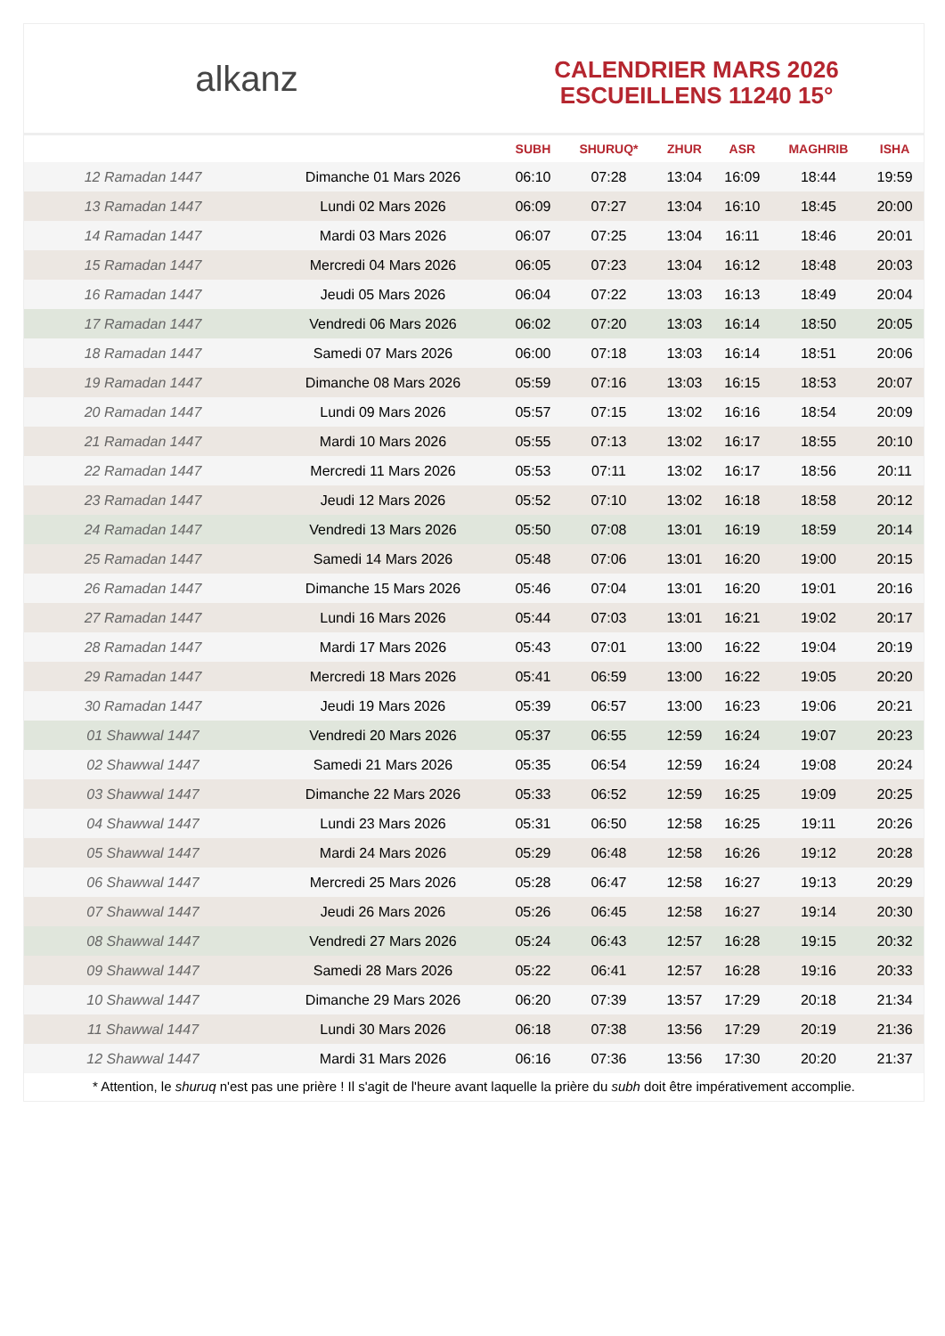alkanz
CALENDRIER MARS 2026
ESCUEILLENS 11240 15°
| | | SUBH | SHURUQ* | ZHUR | ASR | MAGHRIB | ISHA |
| --- | --- | --- | --- | --- | --- | --- | --- |
| 12 Ramadan 1447 | Dimanche 01 Mars 2026 | 06:10 | 07:28 | 13:04 | 16:09 | 18:44 | 19:59 |
| 13 Ramadan 1447 | Lundi 02 Mars 2026 | 06:09 | 07:27 | 13:04 | 16:10 | 18:45 | 20:00 |
| 14 Ramadan 1447 | Mardi 03 Mars 2026 | 06:07 | 07:25 | 13:04 | 16:11 | 18:46 | 20:01 |
| 15 Ramadan 1447 | Mercredi 04 Mars 2026 | 06:05 | 07:23 | 13:04 | 16:12 | 18:48 | 20:03 |
| 16 Ramadan 1447 | Jeudi 05 Mars 2026 | 06:04 | 07:22 | 13:03 | 16:13 | 18:49 | 20:04 |
| 17 Ramadan 1447 | Vendredi 06 Mars 2026 | 06:02 | 07:20 | 13:03 | 16:14 | 18:50 | 20:05 |
| 18 Ramadan 1447 | Samedi 07 Mars 2026 | 06:00 | 07:18 | 13:03 | 16:14 | 18:51 | 20:06 |
| 19 Ramadan 1447 | Dimanche 08 Mars 2026 | 05:59 | 07:16 | 13:03 | 16:15 | 18:53 | 20:07 |
| 20 Ramadan 1447 | Lundi 09 Mars 2026 | 05:57 | 07:15 | 13:02 | 16:16 | 18:54 | 20:09 |
| 21 Ramadan 1447 | Mardi 10 Mars 2026 | 05:55 | 07:13 | 13:02 | 16:17 | 18:55 | 20:10 |
| 22 Ramadan 1447 | Mercredi 11 Mars 2026 | 05:53 | 07:11 | 13:02 | 16:17 | 18:56 | 20:11 |
| 23 Ramadan 1447 | Jeudi 12 Mars 2026 | 05:52 | 07:10 | 13:02 | 16:18 | 18:58 | 20:12 |
| 24 Ramadan 1447 | Vendredi 13 Mars 2026 | 05:50 | 07:08 | 13:01 | 16:19 | 18:59 | 20:14 |
| 25 Ramadan 1447 | Samedi 14 Mars 2026 | 05:48 | 07:06 | 13:01 | 16:20 | 19:00 | 20:15 |
| 26 Ramadan 1447 | Dimanche 15 Mars 2026 | 05:46 | 07:04 | 13:01 | 16:20 | 19:01 | 20:16 |
| 27 Ramadan 1447 | Lundi 16 Mars 2026 | 05:44 | 07:03 | 13:01 | 16:21 | 19:02 | 20:17 |
| 28 Ramadan 1447 | Mardi 17 Mars 2026 | 05:43 | 07:01 | 13:00 | 16:22 | 19:04 | 20:19 |
| 29 Ramadan 1447 | Mercredi 18 Mars 2026 | 05:41 | 06:59 | 13:00 | 16:22 | 19:05 | 20:20 |
| 30 Ramadan 1447 | Jeudi 19 Mars 2026 | 05:39 | 06:57 | 13:00 | 16:23 | 19:06 | 20:21 |
| 01 Shawwal 1447 | Vendredi 20 Mars 2026 | 05:37 | 06:55 | 12:59 | 16:24 | 19:07 | 20:23 |
| 02 Shawwal 1447 | Samedi 21 Mars 2026 | 05:35 | 06:54 | 12:59 | 16:24 | 19:08 | 20:24 |
| 03 Shawwal 1447 | Dimanche 22 Mars 2026 | 05:33 | 06:52 | 12:59 | 16:25 | 19:09 | 20:25 |
| 04 Shawwal 1447 | Lundi 23 Mars 2026 | 05:31 | 06:50 | 12:58 | 16:25 | 19:11 | 20:26 |
| 05 Shawwal 1447 | Mardi 24 Mars 2026 | 05:29 | 06:48 | 12:58 | 16:26 | 19:12 | 20:28 |
| 06 Shawwal 1447 | Mercredi 25 Mars 2026 | 05:28 | 06:47 | 12:58 | 16:27 | 19:13 | 20:29 |
| 07 Shawwal 1447 | Jeudi 26 Mars 2026 | 05:26 | 06:45 | 12:58 | 16:27 | 19:14 | 20:30 |
| 08 Shawwal 1447 | Vendredi 27 Mars 2026 | 05:24 | 06:43 | 12:57 | 16:28 | 19:15 | 20:32 |
| 09 Shawwal 1447 | Samedi 28 Mars 2026 | 05:22 | 06:41 | 12:57 | 16:28 | 19:16 | 20:33 |
| 10 Shawwal 1447 | Dimanche 29 Mars 2026 | 06:20 | 07:39 | 13:57 | 17:29 | 20:18 | 21:34 |
| 11 Shawwal 1447 | Lundi 30 Mars 2026 | 06:18 | 07:38 | 13:56 | 17:29 | 20:19 | 21:36 |
| 12 Shawwal 1447 | Mardi 31 Mars 2026 | 06:16 | 07:36 | 13:56 | 17:30 | 20:20 | 21:37 |
* Attention, le shuruq n'est pas une prière ! Il s'agit de l'heure avant laquelle la prière du subh doit être impérativement accomplie.